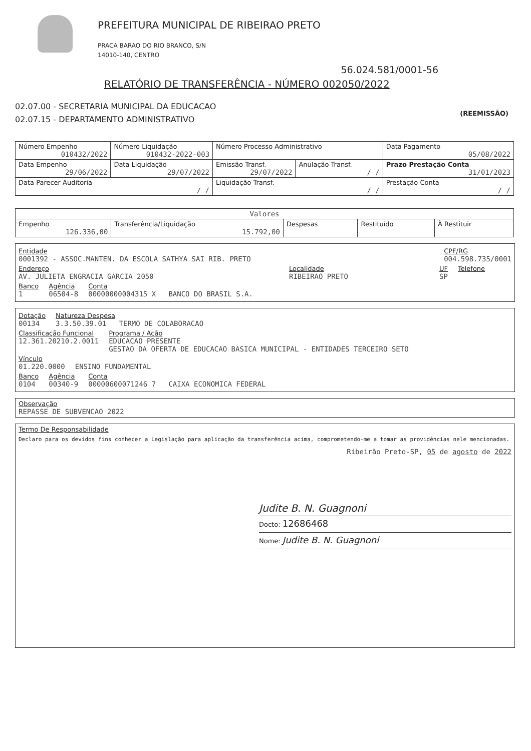PREFEITURA MUNICIPAL DE RIBEIRAO PRETO
PRACA BARAO DO RIO BRANCO, S/N
14010-140, CENTRO
56.024.581/0001-56
RELATÓRIO DE TRANSFERÊNCIA - NÚMERO 002050/2022
02.07.00 - SECRETARIA MUNICIPAL DA EDUCACAO
02.07.15 - DEPARTAMENTO ADMINISTRATIVO
(REEMISSÃO)
| Número Empenho 010432/2022 | Número Liquidação 010432-2022-003 | Número Processo Administrativo | | Data Pagamento 05/08/2022 |
| Data Empenho 29/06/2022 | Data Liquidação 29/07/2022 | Emissão Transf. 29/07/2022 | Anulação Transf. / / | Prazo Prestação Conta 31/01/2023 |
| Data Parecer Auditoria / / | | Liquidação Transf. / / | | Prestação Conta / / |
| Valores | | | | |
| --- | --- | --- | --- | --- |
| Empenho 126.336,00 | Transferência/Liquidação 15.792,00 | Despesas | Restituído | À Restituir |
Entidade
0001392 - ASSOC.MANTEN. DA ESCOLA SATHYA SAI RIB. PRETO
CPF/RG
004.598.735/0001
Endereço
AV. JULIETA ENGRACIA GARCIA 2050
Localidade
RIBEIRAO PRETO
UF
SP
Telefone
Banco
1
Agência
06504-8
Conta
00000000004315 X BANCO DO BRASIL S.A.
Dotação
00134
Natureza Despesa
3.3.50.39.01 TERMO DE COLABORACAO
Classificação Funcional
12.361.20210.2.0011
Programa / Ação
EDUCACAO PRESENTE
GESTAO DA OFERTA DE EDUCACAO BASICA MUNICIPAL - ENTIDADES TERCEIRO SETO
Vínculo
01.220.0000
ENSINO FUNDAMENTAL
Banco
0104
Agência
00340-9
Conta
00000600071246 7 CAIXA ECONOMICA FEDERAL
Observação
REPASSE DE SUBVENCAO 2022
Termo De Responsabilidade
Declaro para os devidos fins conhecer a Legislação para aplicação da transferência acima, comprometendo-me a tomar as providências nele mencionadas.
Ribeirão Preto-SP, 05 de agosto de 2022
Judite B. N. Guagnoni
Docto: 12686468
Nome: Judite B. N. Guagnoni